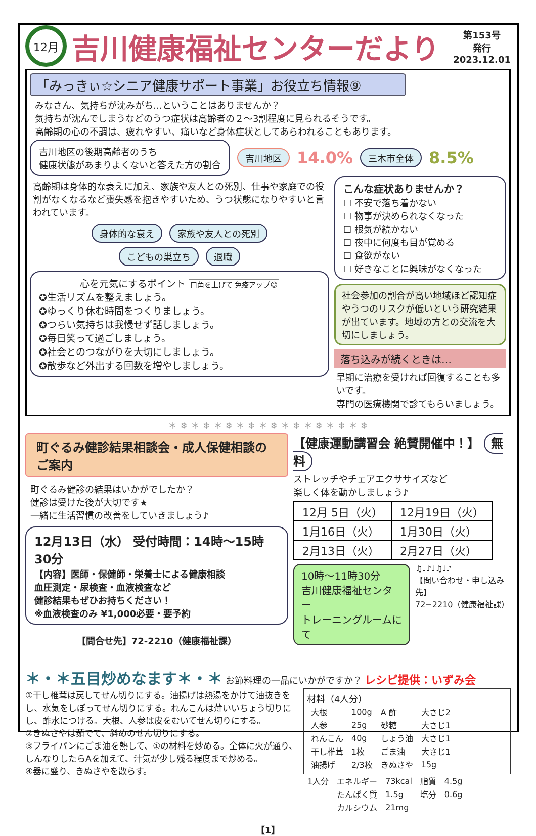12月
吉川健康福祉センターだより
第153号
発行
2023.12.01
「みっきぃ☆シニア健康サポート事業」お役立ち情報⑨
みなさん、気持ちが沈みがち…ということはありませんか？
気持ちが沈んでしまうなどのうつ症状は高齢者の２～3割程度に見られるそうです。
高齢期の心の不調は、疲れやすい、痛いなど身体症状としてあらわれることもあります。
吉川地区の後期高齢者のうち
健康状態があまりよくないと答えた方の割合
吉川地区 14.0% 三木市全体 8.5%
高齢期は身体的な衰えに加え、家族や友人との死別、仕事や家庭での役割がなくなるなど喪失感を抱きやすいため、うつ状態になりやすいと言われています。
身体的な衰え 家族や友人との死別
こどもの巣立ち 退職
心を元気にするポイント 口角を上げて 免疫アップ☺
✪生活リズムを整えましょう。
✪ゆっくり休む時間をつくりましょう。
✪つらい気持ちは我慢せず話しましょう。
✪毎日笑って過ごしましょう。
✪社会とのつながりを大切にしましょう。
✪散歩など外出する回数を増やしましょう。
こんな症状ありませんか？
☐ 不安で落ち着かない
☐ 物事が決められなくなった
☐ 根気が続かない
☐ 夜中に何度も目が覚める
☐ 食欲がない
☐ 好きなことに興味がなくなった
社会参加の割合が高い地域ほど認知症やうつのリスクが低いという研究結果が出ています。地域の方との交流を大切にしましょう。
落ち込みが続くときは…
早期に治療を受ければ回復することも多いです。
専門の医療機関で診てもらいましょう。
＊ ❄ ＊ ❄ ＊ ❄ ＊ ❄ ＊ ❄ ＊ ❄ ＊ ❄ ＊ ❄ ＊ ❄
町ぐるみ健診結果相談会・成人保健相談のご案内
町ぐるみ健診の結果はいかがでしたか？
健診は受けた後が大切です★
一緒に生活習慣の改善をしていきましょう♪
12月13日（水） 受付時間：14時～15時30分
【内容】医師・保健師・栄養士による健康相談
血圧測定・尿検査・血液検査など
健診結果もぜひお持ちください！
※血液検査のみ ¥1,000必要・要予約
【問合せ先】72-2210（健康福祉課）
【健康運動講習会 絶賛開催中！】 無料
ストレッチやチェアエクササイズなど
楽しく体を動かしましょう♪
| 12月 5日（火） | 12月19日（火） |
| 1月16日（火） | 1月30日（火） |
| 2月13日（火） | 2月27日（火） |
10時～11時30分
吉川健康福祉センター
トレーニングルームにて
♫♩♪♩♫♩♪
【問い合わせ・申し込み先】
72−2210（健康福祉課）
＊・＊五目炒めなます＊・＊ お節料理の一品にいかがですか？ レシピ提供：いずみ会
①干し椎茸は戻してせん切りにする。油揚げは熱湯をかけて油抜きをし、水気をしぼってせん切りにする。れんこんは薄いいちょう切りにし、酢水につける。大根、人参は皮をむいてせん切りにする。
②きぬさやは茹でて、斜めのせん切りにする。
③フライパンにごま油を熱して、①の材料を炒める。全体に火が通り、しんなりしたらAを加えて、汁気が少し残る程度まで炒める。
④器に盛り、きぬさやを散らす。
材料（4人分）
| 大根 | 100g | A 酢 | 大さじ2 |
| 人参 | 25g | 砂糖 | 大さじ1 |
| れんこん | 40g | しょう油 | 大さじ1 |
| 干し椎茸 | 1枚 | ごま油 | 大さじ1 |
| 油揚げ | 2/3枚 | きぬさや | 15g |
| 1人分 | エネルギー | 73kcal | 脂質 | 4.5g |
| | たんぱく質 | 1.5g | 塩分 | 0.6g |
| | カルシウム | 21mg | | |
【1】